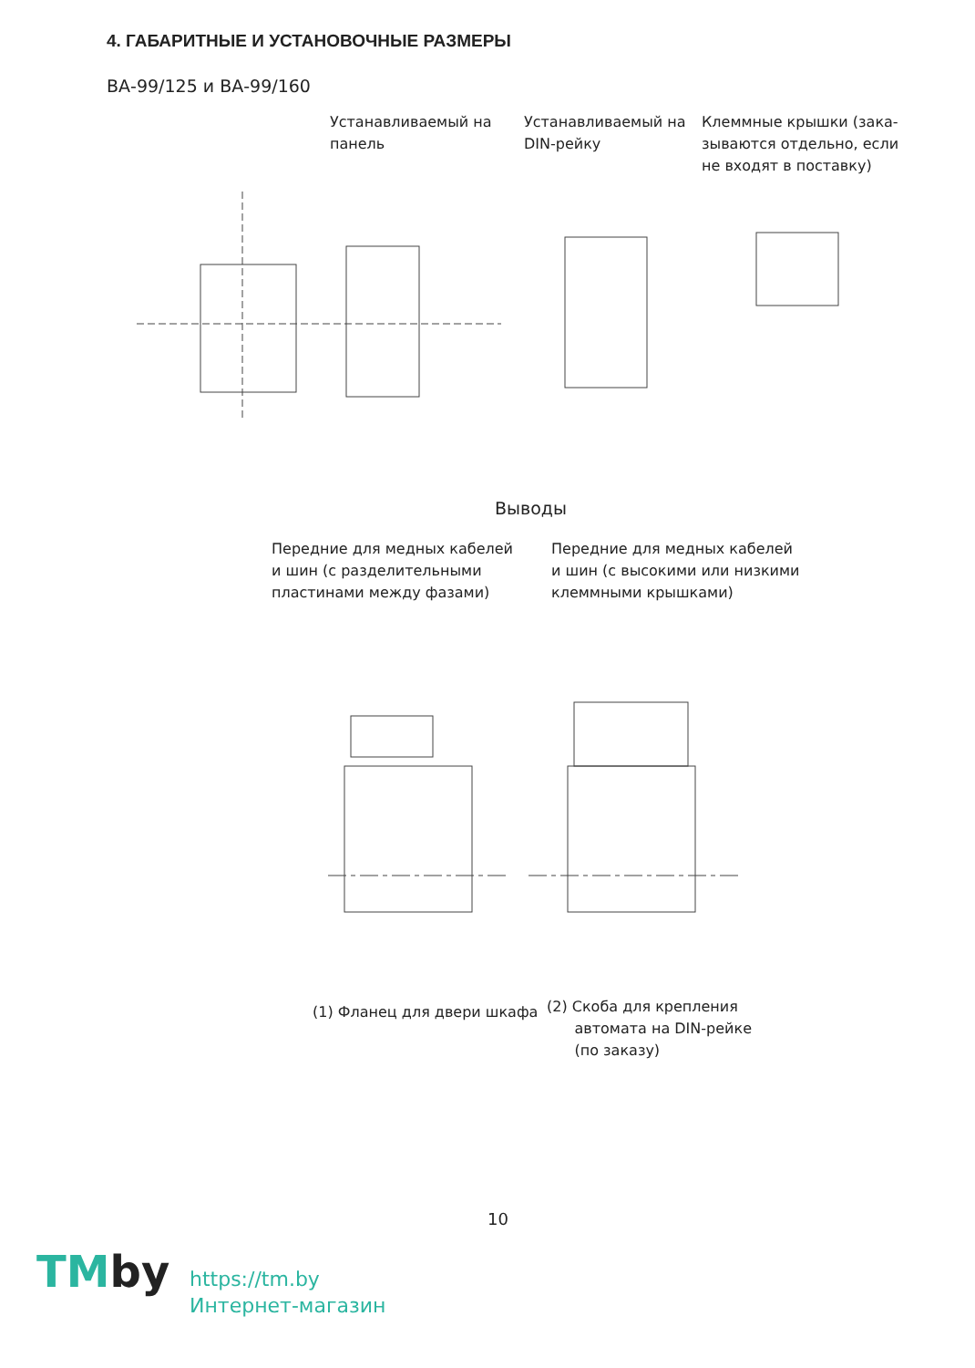4. ГАБАРИТНЫЕ И УСТАНОВОЧНЫЕ РАЗМЕРЫ
ВА-99/125 и ВА-99/160
Устанавливаемый на
панель
Устанавливаемый на
DIN-рейку
Клеммные крышки (зака-
зываются отдельно, если
не входят в поставку)
Выводы
Передние для медных кабелей
и шин (с разделительными
пластинами между фазами)
Передние для медных кабелей
и шин (с высокими или низкими
клеммными крышками)
(1) Фланец для двери шкафа
(2) Скоба для крепления
автомата на DIN-рейке
(по заказу)
10
TMby
https://tm.by
Интернет-магазин